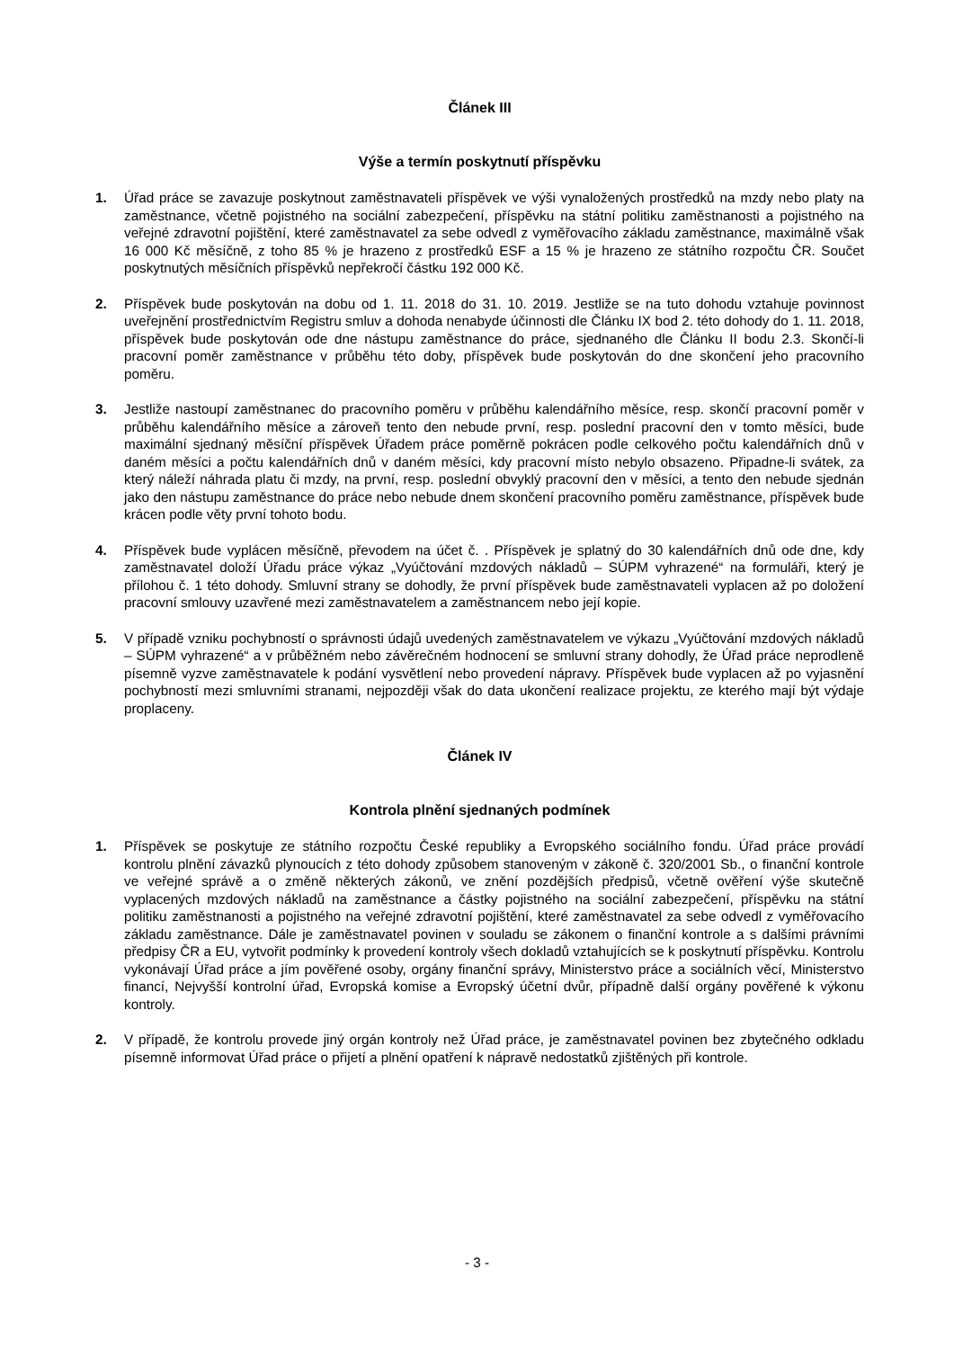Článek III
Výše a termín poskytnutí příspěvku
1. Úřad práce se zavazuje poskytnout zaměstnavateli příspěvek ve výši vynaložených prostředků na mzdy nebo platy na zaměstnance, včetně pojistného na sociální zabezpečení, příspěvku na státní politiku zaměstnanosti a pojistného na veřejné zdravotní pojištění, které zaměstnavatel za sebe odvedl z vyměřovacího základu zaměstnance, maximálně však 16 000 Kč měsíčně, z toho 85 % je hrazeno z prostředků ESF a 15 % je hrazeno ze státního rozpočtu ČR. Součet poskytnutých měsíčních příspěvků nepřekročí částku 192 000 Kč.
2. Příspěvek bude poskytován na dobu od 1. 11. 2018 do 31. 10. 2019. Jestliže se na tuto dohodu vztahuje povinnost uveřejnění prostřednictvím Registru smluv a dohoda nenabyde účinnosti dle Článku IX bod 2. této dohody do 1. 11. 2018, příspěvek bude poskytován ode dne nástupu zaměstnance do práce, sjednaného dle Článku II bodu 2.3. Skončí-li pracovní poměr zaměstnance v průběhu této doby, příspěvek bude poskytován do dne skončení jeho pracovního poměru.
3. Jestliže nastoupí zaměstnanec do pracovního poměru v průběhu kalendářního měsíce, resp. skončí pracovní poměr v průběhu kalendářního měsíce a zároveň tento den nebude první, resp. poslední pracovní den v tomto měsíci, bude maximální sjednaný měsíční příspěvek Úřadem práce poměrně pokrácen podle celkového počtu kalendářních dnů v daném měsíci a počtu kalendářních dnů v daném měsíci, kdy pracovní místo nebylo obsazeno. Připadne-li svátek, za který náleží náhrada platu či mzdy, na první, resp. poslední obvyklý pracovní den v měsíci, a tento den nebude sjednán jako den nástupu zaměstnance do práce nebo nebude dnem skončení pracovního poměru zaměstnance, příspěvek bude krácen podle věty první tohoto bodu.
4. Příspěvek bude vyplácen měsíčně, převodem na účet č. . Příspěvek je splatný do 30 kalendářních dnů ode dne, kdy zaměstnavatel doloží Úřadu práce výkaz „Vyúčtování mzdových nákladů – SÚPM vyhrazené“ na formuláři, který je přílohou č. 1 této dohody. Smluvní strany se dohodly, že první příspěvek bude zaměstnavateli vyplacen až po doložení pracovní smlouvy uzavřené mezi zaměstnavatelem a zaměstnancem nebo její kopie.
5. V případě vzniku pochybností o správnosti údajů uvedených zaměstnavatelem ve výkazu „Vyúčtování mzdových nákladů – SÚPM vyhrazené“ a v průběžném nebo závěrečném hodnocení se smluvní strany dohodly, že Úřad práce neprodleně písemně vyzve zaměstnavatele k podání vysvětlení nebo provedení nápravy. Příspěvek bude vyplacen až po vyjasnění pochybností mezi smluvními stranami, nejpozději však do data ukončení realizace projektu, ze kterého mají být výdaje proplaceny.
Článek IV
Kontrola plnění sjednaných podmínek
1. Příspěvek se poskytuje ze státního rozpočtu České republiky a Evropského sociálního fondu. Úřad práce provádí kontrolu plnění závazků plynoucích z této dohody způsobem stanoveným v zákoně č. 320/2001 Sb., o finanční kontrole ve veřejné správě a o změně některých zákonů, ve znění pozdějších předpisů, včetně ověření výše skutečně vyplacených mzdových nákladů na zaměstnance a částky pojistného na sociální zabezpečení, příspěvku na státní politiku zaměstnanosti a pojistného na veřejné zdravotní pojištění, které zaměstnavatel za sebe odvedl z vyměřovacího základu zaměstnance. Dále je zaměstnavatel povinen v souladu se zákonem o finanční kontrole a s dalšími právními předpisy ČR a EU, vytvořit podmínky k provedení kontroly všech dokladů vztahujících se k poskytnutí příspěvku. Kontrolu vykonávají Úřad práce a jím pověřené osoby, orgány finanční správy, Ministerstvo práce a sociálních věcí, Ministerstvo financí, Nejvyšší kontrolní úřad, Evropská komise a Evropský účetní dvůr, případně další orgány pověřené k výkonu kontroly.
2. V případě, že kontrolu provede jiný orgán kontroly než Úřad práce, je zaměstnavatel povinen bez zbytečného odkladu písemně informovat Úřad práce o přijetí a plnění opatření k nápravě nedostatků zjištěných při kontrole.
- 3 -